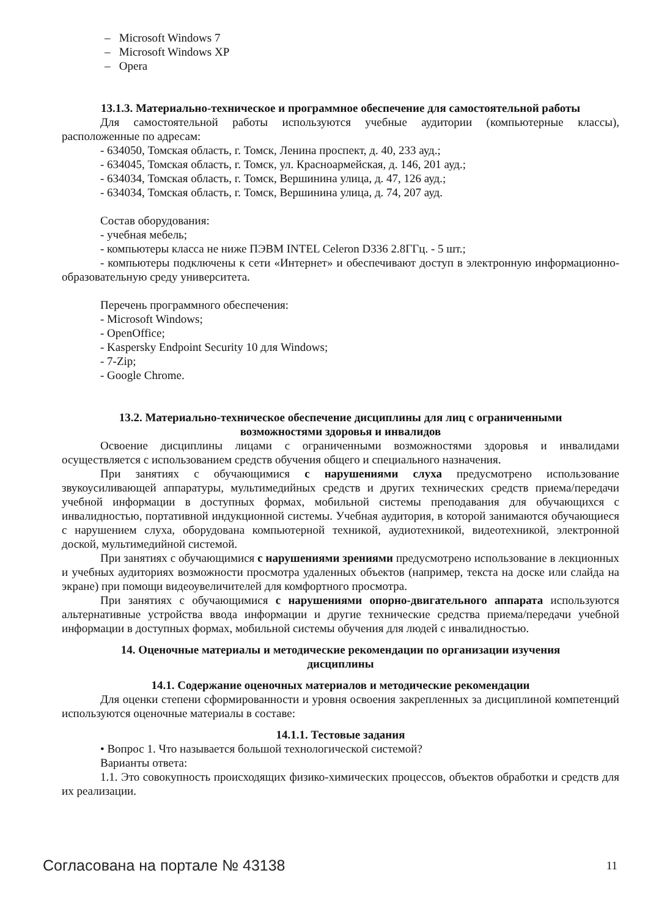– Microsoft Windows 7
– Microsoft Windows XP
– Opera
13.1.3. Материально-техническое и программное обеспечение для самостоятельной работы
Для самостоятельной работы используются учебные аудитории (компьютерные классы), расположенные по адресам:
- 634050, Томская область, г. Томск, Ленина проспект, д. 40, 233 ауд.;
- 634045, Томская область, г. Томск, ул. Красноармейская, д. 146, 201 ауд.;
- 634034, Томская область, г. Томск, Вершинина улица, д. 47, 126 ауд.;
- 634034, Томская область, г. Томск, Вершинина улица, д. 74, 207 ауд.
Состав оборудования:
- учебная мебель;
- компьютеры класса не ниже ПЭВМ INTEL Celeron D336 2.8ГГц. - 5 шт.;
- компьютеры подключены к сети «Интернет» и обеспечивают доступ в электронную информационно-образовательную среду университета.
Перечень программного обеспечения:
- Microsoft Windows;
- OpenOffice;
- Kaspersky Endpoint Security 10 для Windows;
- 7-Zip;
- Google Chrome.
13.2. Материально-техническое обеспечение дисциплины для лиц с ограниченными
возможностями здоровья и инвалидов
Освоение дисциплины лицами с ограниченными возможностями здоровья и инвалидами осуществляется с использованием средств обучения общего и специального назначения.
При занятиях с обучающимися с нарушениями слуха предусмотрено использование звукоусиливающей аппаратуры, мультимедийных средств и других технических средств приема/передачи учебной информации в доступных формах, мобильной системы преподавания для обучающихся с инвалидностью, портативной индукционной системы. Учебная аудитория, в которой занимаются обучающиеся с нарушением слуха, оборудована компьютерной техникой, аудиотехникой, видеотехникой, электронной доской, мультимедийной системой.
При занятиях с обучающимися с нарушениями зрениями предусмотрено использование в лекционных и учебных аудиториях возможности просмотра удаленных объектов (например, текста на доске или слайда на экране) при помощи видеоувеличителей для комфортного просмотра.
При занятиях с обучающимися с нарушениями опорно-двигательного аппарата используются альтернативные устройства ввода информации и другие технические средства приема/передачи учебной информации в доступных формах, мобильной системы обучения для людей с инвалидностью.
14. Оценочные материалы и методические рекомендации по организации изучения
дисциплины
14.1. Содержание оценочных материалов и методические рекомендации
Для оценки степени сформированности и уровня освоения закрепленных за дисциплиной компетенций используются оценочные материалы в составе:
14.1.1. Тестовые задания
• Вопрос 1. Что называется большой технологической системой?
Варианты ответа:
1.1. Это совокупность происходящих физико-химических процессов, объектов обработки и средств для их реализации.
Согласована на портале № 43138 11